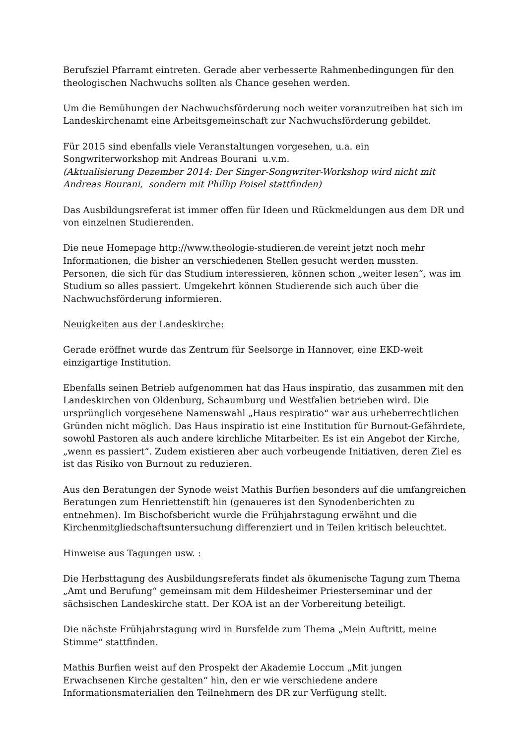Berufsziel Pfarramt eintreten. Gerade aber verbesserte Rahmenbedingungen für den theologischen Nachwuchs sollten als Chance gesehen werden.
Um die Bemühungen der Nachwuchsförderung noch weiter voranzutreiben hat sich im Landeskirchenamt eine Arbeitsgemeinschaft zur Nachwuchsförderung gebildet.
Für 2015 sind ebenfalls viele Veranstaltungen vorgesehen, u.a. ein Songwriterworkshop mit Andreas Bourani u.v.m.
(Aktualisierung Dezember 2014: Der Singer-Songwriter-Workshop wird nicht mit Andreas Bourani, sondern mit Phillip Poisel stattfinden)
Das Ausbildungsreferat ist immer offen für Ideen und Rückmeldungen aus dem DR und von einzelnen Studierenden.
Die neue Homepage http://www.theologie-studieren.de vereint jetzt noch mehr Informationen, die bisher an verschiedenen Stellen gesucht werden mussten. Personen, die sich für das Studium interessieren, können schon „weiter lesen“, was im Studium so alles passiert. Umgekehrt können Studierende sich auch über die Nachwuchsförderung informieren.
Neuigkeiten aus der Landeskirche:
Gerade eröffnet wurde das Zentrum für Seelsorge in Hannover, eine EKD-weit einzigartige Institution.
Ebenfalls seinen Betrieb aufgenommen hat das Haus inspiratio, das zusammen mit den Landeskirchen von Oldenburg, Schaumburg und Westfalien betrieben wird. Die ursprünglich vorgesehene Namenswahl „Haus respiratio“ war aus urheberrechtlichen Gründen nicht möglich. Das Haus inspiratio ist eine Institution für Burnout-Gefährdete, sowohl Pastoren als auch andere kirchliche Mitarbeiter. Es ist ein Angebot der Kirche, „wenn es passiert“. Zudem existieren aber auch vorbeugende Initiativen, deren Ziel es ist das Risiko von Burnout zu reduzieren.
Aus den Beratungen der Synode weist Mathis Burfien besonders auf die umfangreichen Beratungen zum Henriettenstift hin (genaueres ist den Synodenberichten zu entnehmen). Im Bischofsbericht wurde die Frühjahrstagung erwähnt und die Kirchenmitgliedschaftsuntersuchung differenziert und in Teilen kritisch beleuchtet.
Hinweise aus Tagungen usw. :
Die Herbsttagung des Ausbildungsreferats findet als ökumenische Tagung zum Thema „Amt und Berufung“ gemeinsam mit dem Hildesheimer Priesterseminar und der sächsischen Landeskirche statt. Der KOA ist an der Vorbereitung beteiligt.
Die nächste Frühjahrstagung wird in Bursfelde zum Thema „Mein Auftritt, meine Stimme“ stattfinden.
Mathis Burfien weist auf den Prospekt der Akademie Loccum „Mit jungen Erwachsenen Kirche gestalten“ hin, den er wie verschiedene andere Informationsmaterialien den Teilnehmern des DR zur Verfügung stellt.